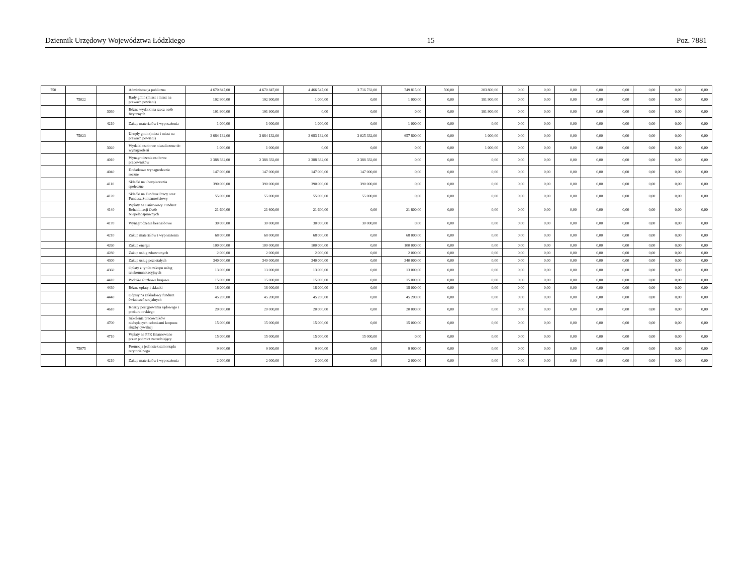Dziennik Urzędowy Województwa Łódzkiego – 15 – Poz. 7881
| 750 | | | Administracja publiczna | 4 670 847,00 | 4 670 847,00 | 4 466 547,00 | 3 716 732,00 | 749 815,00 | 500,00 | 203 800,00 | 0,00 | 0,00 | 0,00 | 0,00 | 0,00 | 0,00 | 0,00 | 0,00 |
| | 75022 | | Rady gmin (miast i miast na prawach powiatu) | 192 900,00 | 192 900,00 | 1 000,00 | 0,00 | 1 000,00 | 0,00 | 191 900,00 | 0,00 | 0,00 | 0,00 | 0,00 | 0,00 | 0,00 | 0,00 | 0,00 |
| | | 3030 | Różne wydatki na rzecz osób fizycznych | 191 900,00 | 191 900,00 | 0,00 | 0,00 | 0,00 | 0,00 | 191 900,00 | 0,00 | 0,00 | 0,00 | 0,00 | 0,00 | 0,00 | 0,00 | 0,00 |
| | | 4210 | Zakup materiałów i wyposażenia | 1 000,00 | 1 000,00 | 1 000,00 | 0,00 | 1 000,00 | 0,00 | 0,00 | 0,00 | 0,00 | 0,00 | 0,00 | 0,00 | 0,00 | 0,00 | 0,00 |
| | 75023 | | Urzędy gmin (miast i miast na prawach powiatu) | 3 684 132,00 | 3 684 132,00 | 3 683 132,00 | 3 025 332,00 | 657 800,00 | 0,00 | 1 000,00 | 0,00 | 0,00 | 0,00 | 0,00 | 0,00 | 0,00 | 0,00 | 0,00 |
| | | 3020 | Wydatki osobowe niezaliczone do wynagrodzeń | 1 000,00 | 1 000,00 | 0,00 | 0,00 | 0,00 | 0,00 | 1 000,00 | 0,00 | 0,00 | 0,00 | 0,00 | 0,00 | 0,00 | 0,00 | 0,00 |
| | | 4010 | Wynagrodzenia osobowe pracowników | 2 388 332,00 | 2 388 332,00 | 2 388 332,00 | 2 388 332,00 | 0,00 | 0,00 | 0,00 | 0,00 | 0,00 | 0,00 | 0,00 | 0,00 | 0,00 | 0,00 | 0,00 |
| | | 4040 | Dodatkowe wynagrodzenie roczne | 147 000,00 | 147 000,00 | 147 000,00 | 147 000,00 | 0,00 | 0,00 | 0,00 | 0,00 | 0,00 | 0,00 | 0,00 | 0,00 | 0,00 | 0,00 | 0,00 |
| | | 4110 | Składki na ubezpieczenia społeczne | 390 000,00 | 390 000,00 | 390 000,00 | 390 000,00 | 0,00 | 0,00 | 0,00 | 0,00 | 0,00 | 0,00 | 0,00 | 0,00 | 0,00 | 0,00 | 0,00 |
| | | 4120 | Składki na Fundusz Pracy oraz Fundusz Solidarnościowy | 55 000,00 | 55 000,00 | 55 000,00 | 55 000,00 | 0,00 | 0,00 | 0,00 | 0,00 | 0,00 | 0,00 | 0,00 | 0,00 | 0,00 | 0,00 | 0,00 |
| | | 4140 | Wpłaty na Państwowy Fundusz Rehabilitacji Osób Niepełnosprawnych | 21 600,00 | 21 600,00 | 21 600,00 | 0,00 | 21 600,00 | 0,00 | 0,00 | 0,00 | 0,00 | 0,00 | 0,00 | 0,00 | 0,00 | 0,00 | 0,00 |
| | | 4170 | Wynagrodzenia bezosobowe | 30 000,00 | 30 000,00 | 30 000,00 | 30 000,00 | 0,00 | 0,00 | 0,00 | 0,00 | 0,00 | 0,00 | 0,00 | 0,00 | 0,00 | 0,00 | 0,00 |
| | | 4210 | Zakup materiałów i wyposażenia | 68 000,00 | 68 000,00 | 68 000,00 | 0,00 | 68 000,00 | 0,00 | 0,00 | 0,00 | 0,00 | 0,00 | 0,00 | 0,00 | 0,00 | 0,00 | 0,00 |
| | | 4260 | Zakup energii | 100 000,00 | 100 000,00 | 100 000,00 | 0,00 | 100 000,00 | 0,00 | 0,00 | 0,00 | 0,00 | 0,00 | 0,00 | 0,00 | 0,00 | 0,00 | 0,00 |
| | | 4280 | Zakup usług zdrowotnych | 2 000,00 | 2 000,00 | 2 000,00 | 0,00 | 2 000,00 | 0,00 | 0,00 | 0,00 | 0,00 | 0,00 | 0,00 | 0,00 | 0,00 | 0,00 | 0,00 |
| | | 4300 | Zakup usług pozostałych | 340 000,00 | 340 000,00 | 340 000,00 | 0,00 | 340 000,00 | 0,00 | 0,00 | 0,00 | 0,00 | 0,00 | 0,00 | 0,00 | 0,00 | 0,00 | 0,00 |
| | | 4360 | Opłaty z tytułu zakupu usług telekomunikacyjnych | 13 000,00 | 13 000,00 | 13 000,00 | 0,00 | 13 000,00 | 0,00 | 0,00 | 0,00 | 0,00 | 0,00 | 0,00 | 0,00 | 0,00 | 0,00 | 0,00 |
| | | 4410 | Podróże służbowe krajowe | 15 000,00 | 15 000,00 | 15 000,00 | 0,00 | 15 000,00 | 0,00 | 0,00 | 0,00 | 0,00 | 0,00 | 0,00 | 0,00 | 0,00 | 0,00 | 0,00 |
| | | 4430 | Różne opłaty i składki | 18 000,00 | 18 000,00 | 18 000,00 | 0,00 | 18 000,00 | 0,00 | 0,00 | 0,00 | 0,00 | 0,00 | 0,00 | 0,00 | 0,00 | 0,00 | 0,00 |
| | | 4440 | Odpisy na zakładowy fundusz świadczeń socjalnych | 45 200,00 | 45 200,00 | 45 200,00 | 0,00 | 45 200,00 | 0,00 | 0,00 | 0,00 | 0,00 | 0,00 | 0,00 | 0,00 | 0,00 | 0,00 | 0,00 |
| | | 4610 | Koszty postępowania sądowego i prokuratorskiego | 20 000,00 | 20 000,00 | 20 000,00 | 0,00 | 20 000,00 | 0,00 | 0,00 | 0,00 | 0,00 | 0,00 | 0,00 | 0,00 | 0,00 | 0,00 | 0,00 |
| | | 4700 | Szkolenia pracowników niebędących członkami korpusu służby cywilnej | 15 000,00 | 15 000,00 | 15 000,00 | 0,00 | 15 000,00 | 0,00 | 0,00 | 0,00 | 0,00 | 0,00 | 0,00 | 0,00 | 0,00 | 0,00 | 0,00 |
| | | 4710 | Wpłaty na PPK finansowane przez podmiot zatrudniający | 15 000,00 | 15 000,00 | 15 000,00 | 15 000,00 | 0,00 | 0,00 | 0,00 | 0,00 | 0,00 | 0,00 | 0,00 | 0,00 | 0,00 | 0,00 | 0,00 |
| | 75075 | | Promocja jednostek samorządu terytorialnego | 9 900,00 | 9 900,00 | 9 900,00 | 0,00 | 9 900,00 | 0,00 | 0,00 | 0,00 | 0,00 | 0,00 | 0,00 | 0,00 | 0,00 | 0,00 | 0,00 |
| | | 4210 | Zakup materiałów i wyposażenia | 2 000,00 | 2 000,00 | 2 000,00 | 0,00 | 2 000,00 | 0,00 | 0,00 | 0,00 | 0,00 | 0,00 | 0,00 | 0,00 | 0,00 | 0,00 | 0,00 |